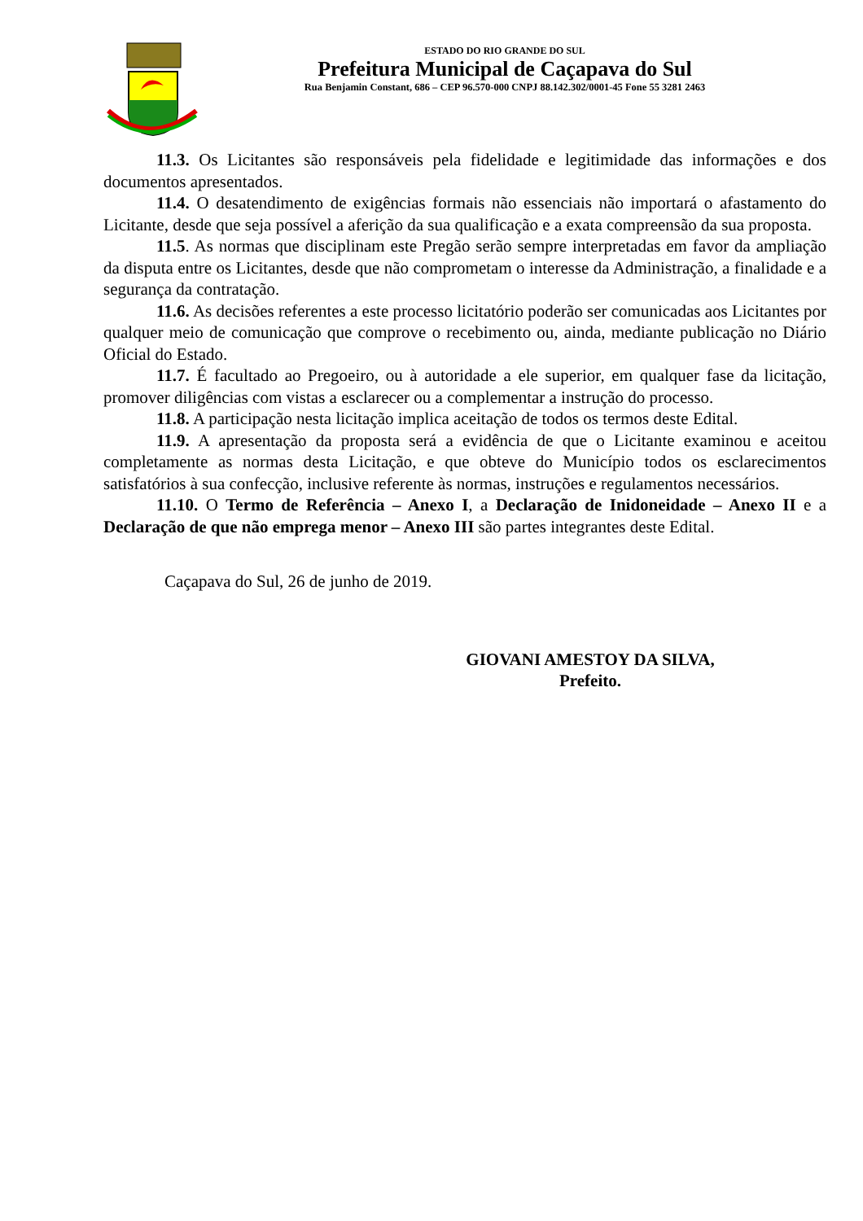ESTADO DO RIO GRANDE DO SUL
Prefeitura Municipal de Caçapava do Sul
Rua Benjamin Constant, 686 – CEP 96.570-000 CNPJ 88.142.302/0001-45 Fone 55 3281 2463
11.3. Os Licitantes são responsáveis pela fidelidade e legitimidade das informações e dos documentos apresentados.
11.4. O desatendimento de exigências formais não essenciais não importará o afastamento do Licitante, desde que seja possível a aferição da sua qualificação e a exata compreensão da sua proposta.
11.5. As normas que disciplinam este Pregão serão sempre interpretadas em favor da ampliação da disputa entre os Licitantes, desde que não comprometam o interesse da Administração, a finalidade e a segurança da contratação.
11.6. As decisões referentes a este processo licitatório poderão ser comunicadas aos Licitantes por qualquer meio de comunicação que comprove o recebimento ou, ainda, mediante publicação no Diário Oficial do Estado.
11.7. É facultado ao Pregoeiro, ou à autoridade a ele superior, em qualquer fase da licitação, promover diligências com vistas a esclarecer ou a complementar a instrução do processo.
11.8. A participação nesta licitação implica aceitação de todos os termos deste Edital.
11.9. A apresentação da proposta será a evidência de que o Licitante examinou e aceitou completamente as normas desta Licitação, e que obteve do Município todos os esclarecimentos satisfatórios à sua confecção, inclusive referente às normas, instruções e regulamentos necessários.
11.10. O Termo de Referência – Anexo I, a Declaração de Inidoneidade – Anexo II e a Declaração de que não emprega menor – Anexo III são partes integrantes deste Edital.
Caçapava do Sul, 26 de junho de 2019.
GIOVANI AMESTOY DA SILVA,
Prefeito.